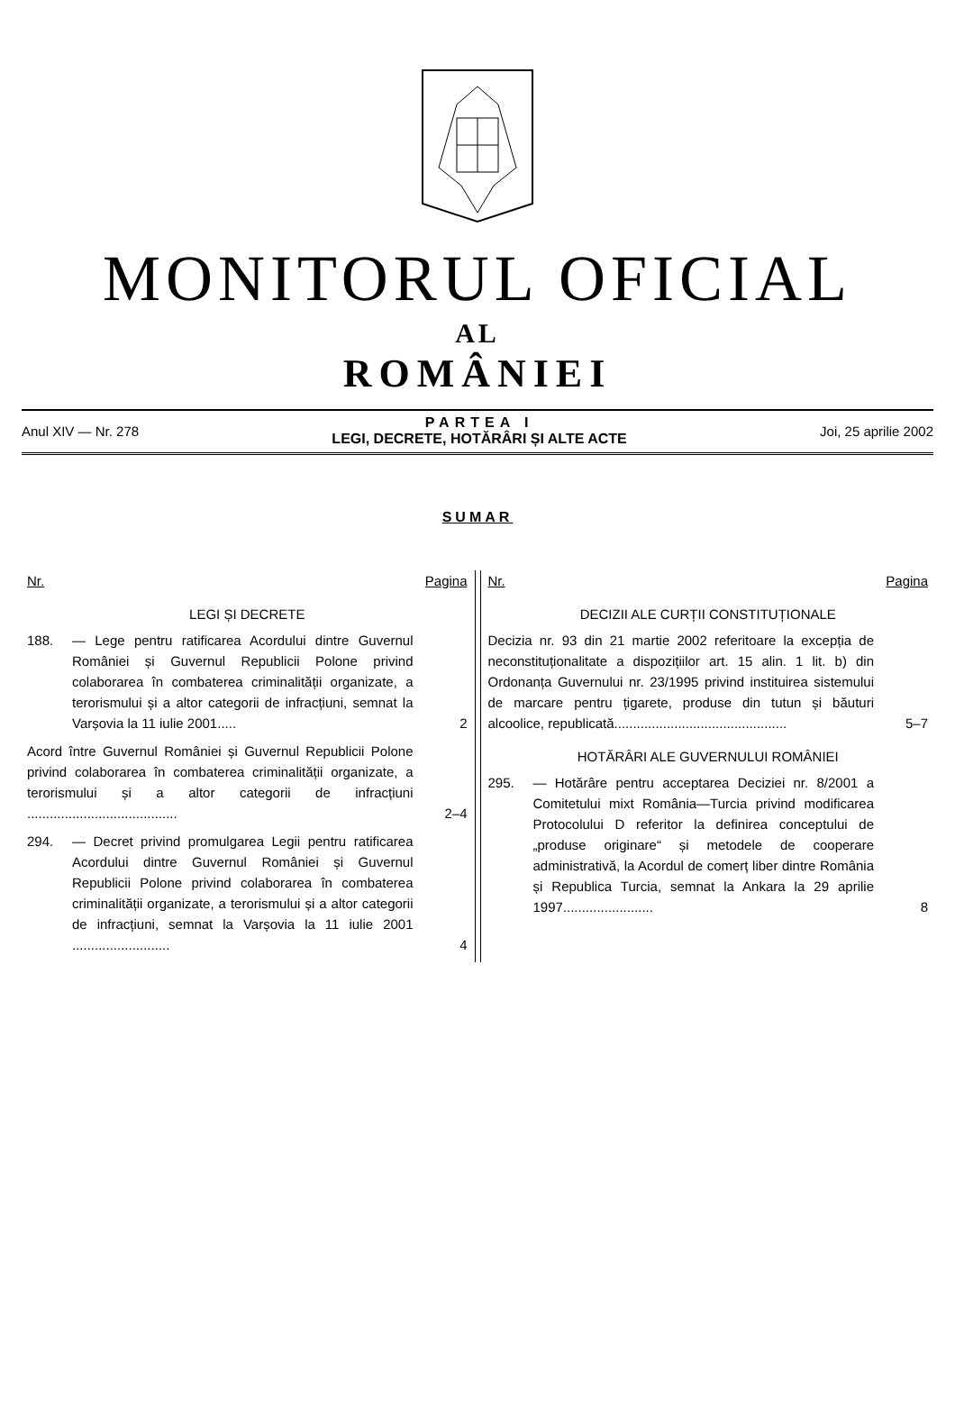MONITORUL OFICIAL
AL
ROMÂNIEI
Anul XIV — Nr. 278
PARTEA I
LEGI, DECRETE, HOTĂRÂRI ȘI ALTE ACTE
Joi, 25 aprilie 2002
SUMAR
Nr. Pagina
LEGI ȘI DECRETE
188. — Lege pentru ratificarea Acordului dintre Guvernul României și Guvernul Republicii Polone privind colaborarea în combaterea criminalității organizate, a terorismului și a altor categorii de infracțiuni, semnat la Varșovia la 11 iulie 2001..... 2
Acord între Guvernul României și Guvernul Republicii Polone privind colaborarea în combaterea criminalității organizate, a terorismului și a altor categorii de infracțiuni ........................................ 2–4
294. — Decret privind promulgarea Legii pentru ratificarea Acordului dintre Guvernul României și Guvernul Republicii Polone privind colaborarea în combaterea criminalității organizate, a terorismului și a altor categorii de infracțiuni, semnat la Varșovia la 11 iulie 2001 .......................... 4
Nr. Pagina
DECIZII ALE CURȚII CONSTITUȚIONALE
Decizia nr. 93 din 21 martie 2002 referitoare la excepția de neconstituționalitate a dispozițiilor art. 15 alin. 1 lit. b) din Ordonanța Guvernului nr. 23/1995 privind instituirea sistemului de marcare pentru țigarete, produse din tutun și băuturi alcoolice, republicată.............................................. 5–7
HOTĂRÂRI ALE GUVERNULUI ROMÂNIEI
295. — Hotărâre pentru acceptarea Deciziei nr. 8/2001 a Comitetului mixt România—Turcia privind modificarea Protocolului D referitor la definirea conceptului de „produse originare“ și metodele de cooperare administrativă, la Acordul de comerț liber dintre România și Republica Turcia, semnat la Ankara la 29 aprilie 1997........................ 8